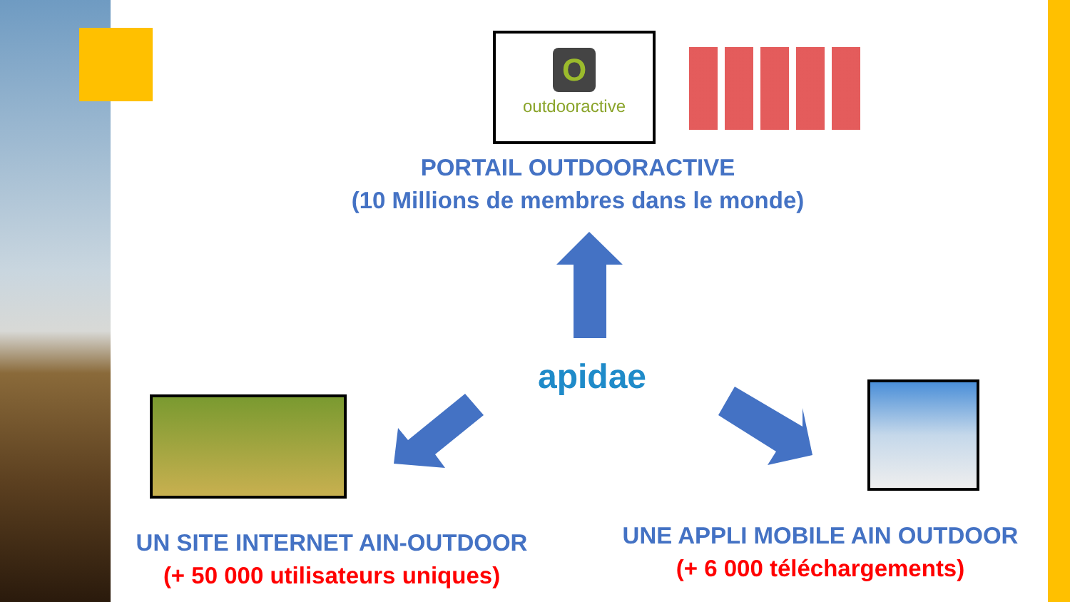O
outdooractive
PORTAIL OUTDOORACTIVE
(10 Millions de membres dans le monde)
apidae
UN SITE INTERNET AIN-OUTDOOR
(+ 50 000 utilisateurs uniques)
UNE APPLI MOBILE AIN OUTDOOR
(+ 6 000 téléchargements)